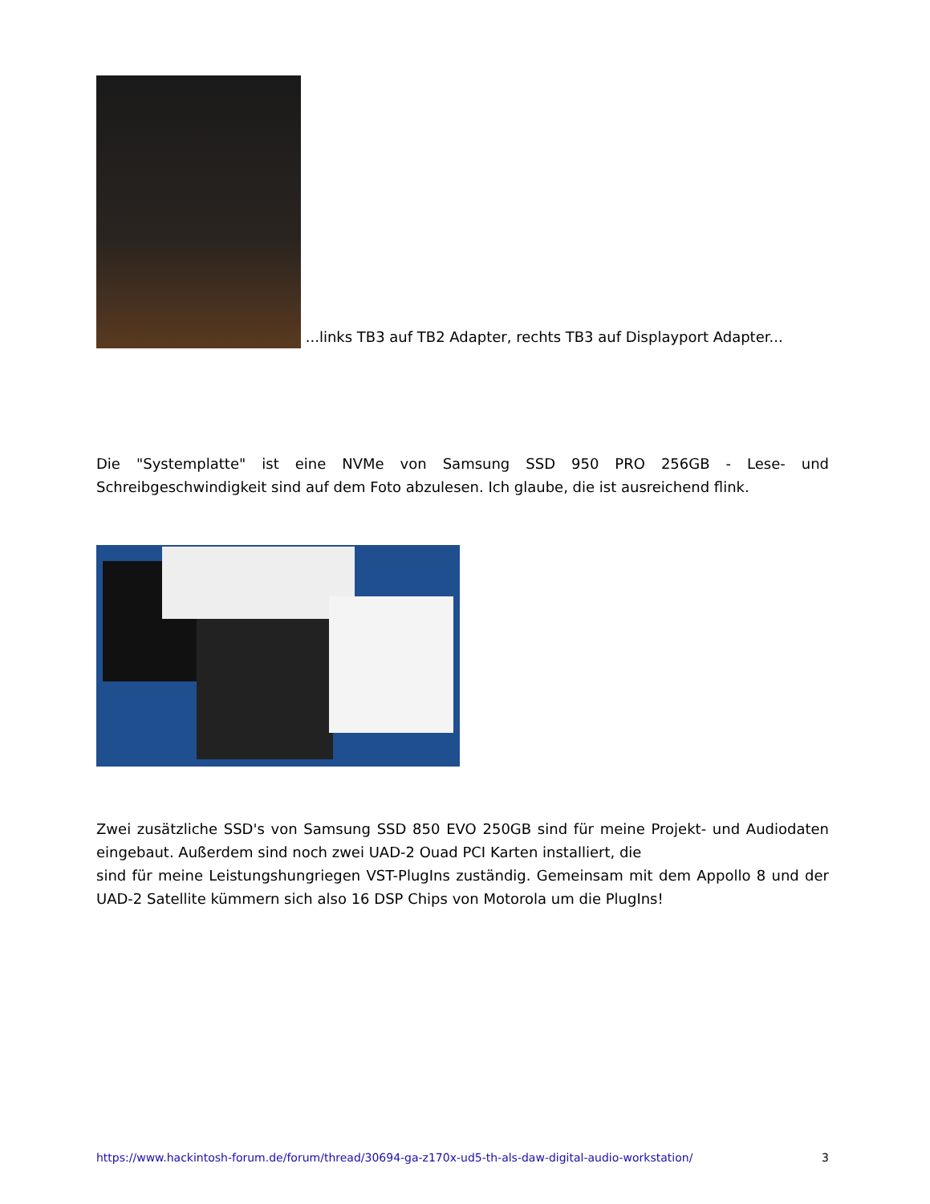...links TB3 auf TB2 Adapter, rechts TB3 auf Displayport Adapter...
Die "Systemplatte" ist eine NVMe von Samsung SSD 950 PRO 256GB - Lese- und Schreibgeschwindigkeit sind auf dem Foto abzulesen. Ich glaube, die ist ausreichend flink.
Zwei zusätzliche SSD's von Samsung SSD 850 EVO 250GB sind für meine Projekt- und Audiodaten eingebaut. Außerdem sind noch zwei UAD-2 Ouad PCI Karten installiert, die
sind für meine Leistungshungriegen VST-PlugIns zuständig. Gemeinsam mit dem Appollo 8 und der UAD-2 Satellite kümmern sich also 16 DSP Chips von Motorola um die PlugIns!
https://www.hackintosh-forum.de/forum/thread/30694-ga-z170x-ud5-th-als-daw-digital-audio-workstation/ 3